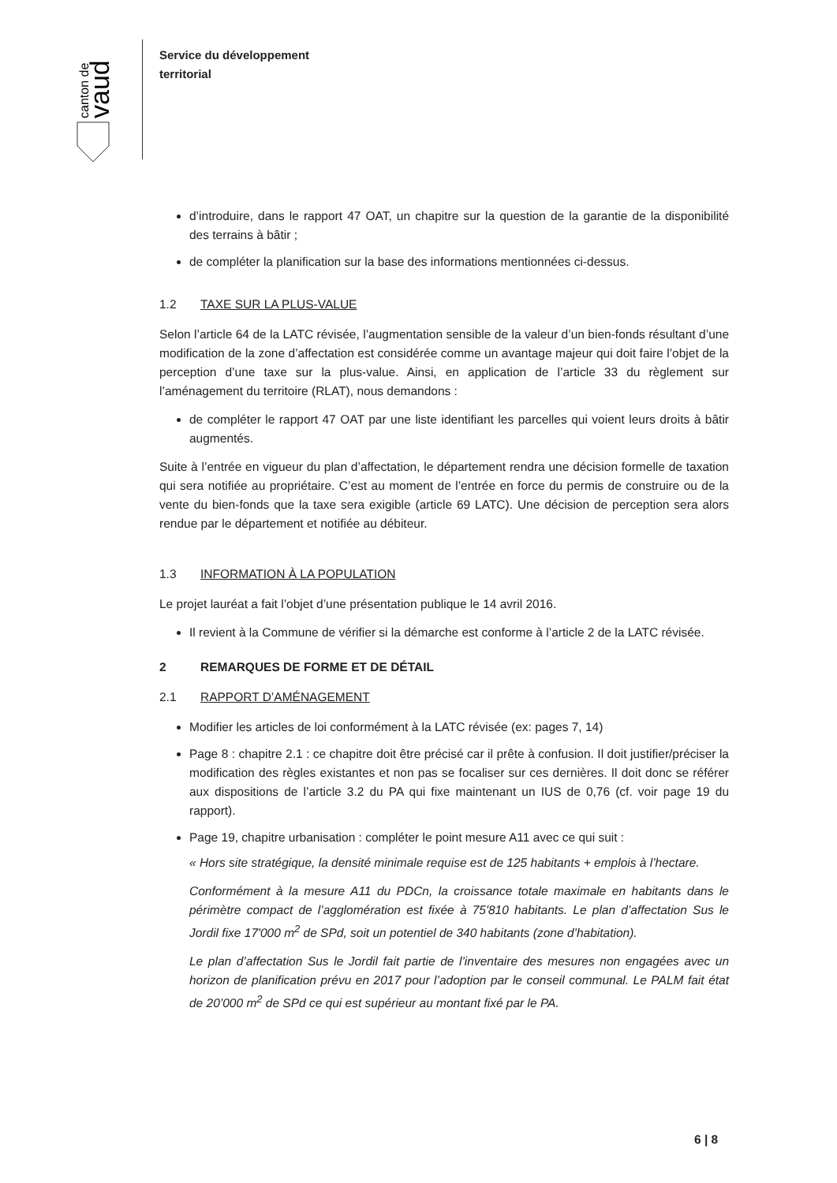canton de
vaud
Service du développement
territorial
d’introduire, dans le rapport 47 OAT, un chapitre sur la question de la garantie de la disponibilité des terrains à bâtir ;
de compléter la planification sur la base des informations mentionnées ci-dessus.
1.2 TAXE SUR LA PLUS-VALUE
Selon l’article 64 de la LATC révisée, l’augmentation sensible de la valeur d’un bien-fonds résultant d’une modification de la zone d’affectation est considérée comme un avantage majeur qui doit faire l’objet de la perception d’une taxe sur la plus-value. Ainsi, en application de l’article 33 du règlement sur l’aménagement du territoire (RLAT), nous demandons :
de compléter le rapport 47 OAT par une liste identifiant les parcelles qui voient leurs droits à bâtir augmentés.
Suite à l’entrée en vigueur du plan d’affectation, le département rendra une décision formelle de taxation qui sera notifiée au propriétaire. C’est au moment de l’entrée en force du permis de construire ou de la vente du bien-fonds que la taxe sera exigible (article 69 LATC). Une décision de perception sera alors rendue par le département et notifiée au débiteur.
1.3 INFORMATION À LA POPULATION
Le projet lauréat a fait l’objet d’une présentation publique le 14 avril 2016.
Il revient à la Commune de vérifier si la démarche est conforme à l’article 2 de la LATC révisée.
2 REMARQUES DE FORME ET DE DÉTAIL
2.1 RAPPORT D’AMÉNAGEMENT
Modifier les articles de loi conformément à la LATC révisée (ex: pages 7, 14)
Page 8 : chapitre 2.1 : ce chapitre doit être précisé car il prête à confusion. Il doit justifier/préciser la modification des règles existantes et non pas se focaliser sur ces dernières. Il doit donc se référer aux dispositions de l’article 3.2 du PA qui fixe maintenant un IUS de 0,76 (cf. voir page 19 du rapport).
Page 19, chapitre urbanisation : compléter le point mesure A11 avec ce qui suit :
« Hors site stratégique, la densité minimale requise est de 125 habitants + emplois à l’hectare.
Conformément à la mesure A11 du PDCn, la croissance totale maximale en habitants dans le périmètre compact de l’agglomération est fixée à 75'810 habitants. Le plan d’affectation Sus le Jordil fixe 17'000 m<sup>2</sup> de SPd, soit un potentiel de 340 habitants (zone d’habitation).
Le plan d’affectation Sus le Jordil fait partie de l’inventaire des mesures non engagées avec un horizon de planification prévu en 2017 pour l’adoption par le conseil communal. Le PALM fait état de 20’000 m<sup>2</sup> de SPd ce qui est supérieur au montant fixé par le PA.
6 | 8